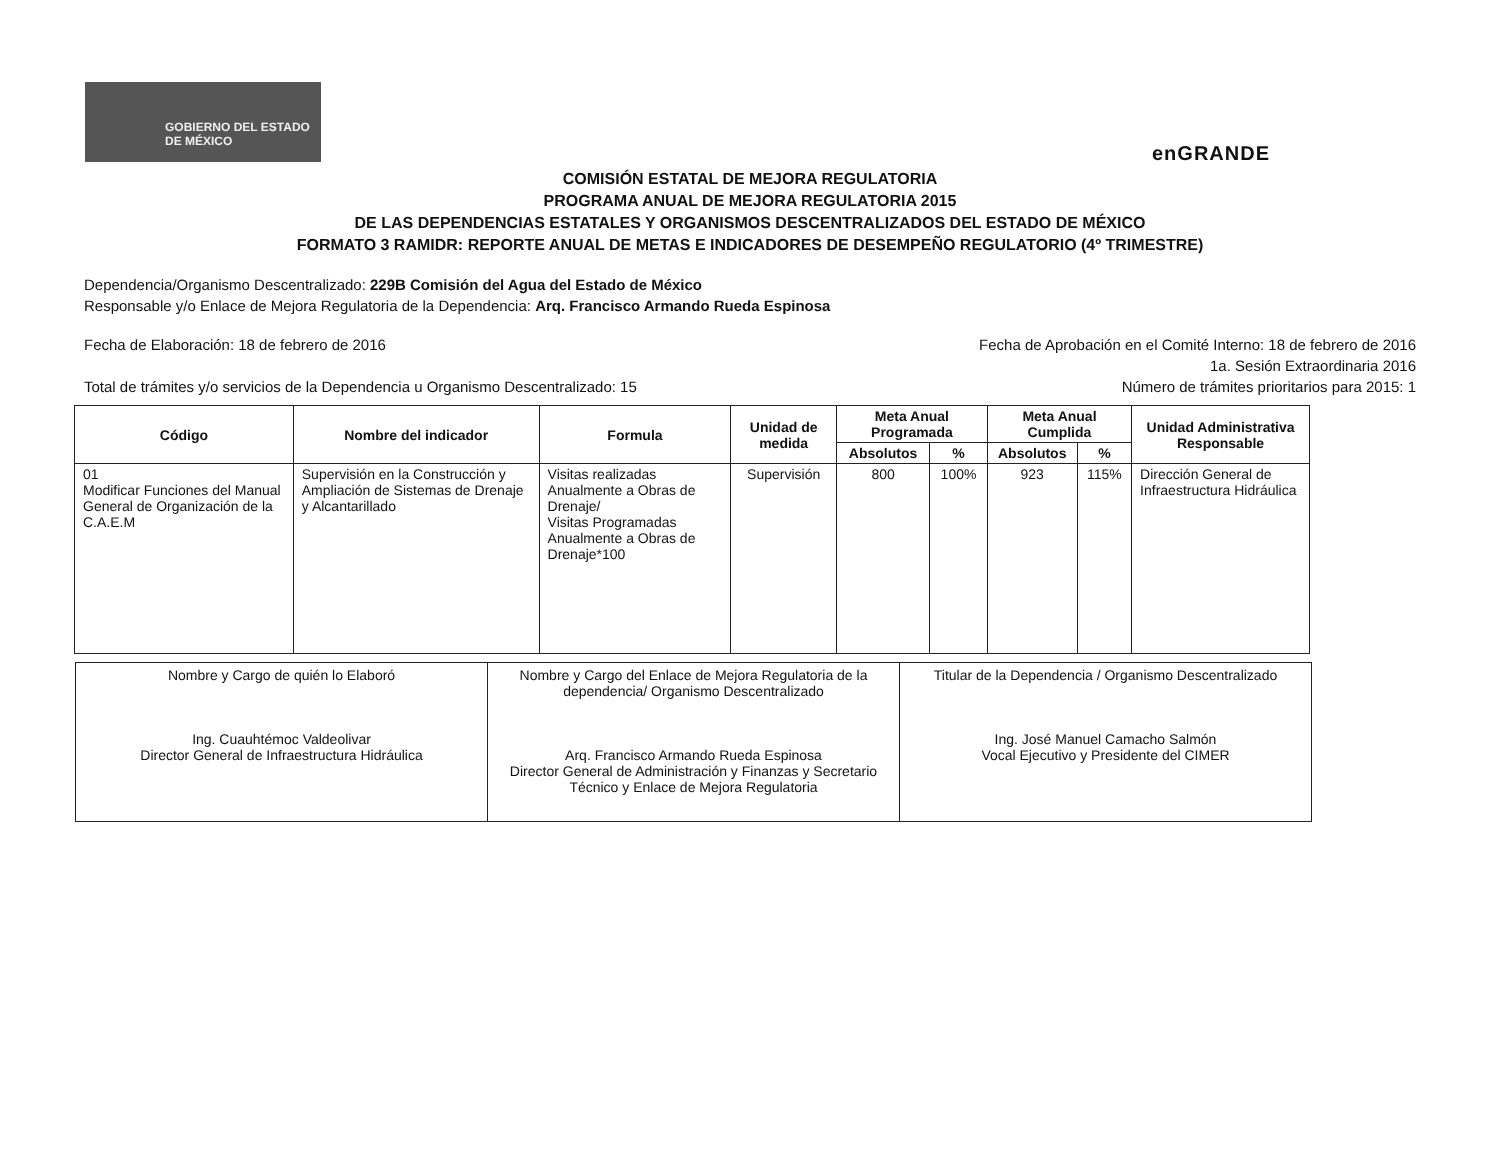GOBIERNO DEL ESTADO DE MÉXICO
enGRANDE
COMISIÓN ESTATAL DE MEJORA REGULATORIA
PROGRAMA ANUAL DE MEJORA REGULATORIA 2015
DE LAS DEPENDENCIAS ESTATALES Y ORGANISMOS DESCENTRALIZADOS DEL ESTADO DE MÉXICO
FORMATO 3 RAMIDR: REPORTE ANUAL DE METAS E INDICADORES DE DESEMPEÑO REGULATORIO (4º TRIMESTRE)
Dependencia/Organismo Descentralizado: 229B Comisión del Agua del Estado de México
Responsable y/o Enlace de Mejora Regulatoria de la Dependencia: Arq. Francisco Armando Rueda Espinosa
Fecha de Elaboración: 18 de febrero de 2016 Fecha de Aprobación en el Comité Interno: 18 de febrero de 2016
1a. Sesión Extraordinaria 2016
Total de trámites y/o servicios de la Dependencia u Organismo Descentralizado: 15 Número de trámites prioritarios para 2015: 1
| Código | Nombre del indicador | Formula | Unidad de medida | Meta Anual Programada | | Meta Anual Cumplida | | Unidad Administrativa Responsable |
| --- | --- | --- | --- | --- | --- | --- | --- | --- |
| | | | | Absolutos | % | Absolutos | % | |
| 01 Modificar Funciones del Manual General de Organización de la C.A.E.M | Supervisión en la Construcción y Ampliación de Sistemas de Drenaje y Alcantarillado | Visitas realizadas Anualmente a Obras de Drenaje/ Visitas Programadas Anualmente a Obras de Drenaje*100 | Supervisión | 800 | 100% | 923 | 115% | Dirección General de Infraestructura Hidráulica |
| Nombre y Cargo de quién lo Elaboró Ing. Cuauhtémoc Valdeolivar Director General de Infraestructura Hidráulica | Nombre y Cargo del Enlace de Mejora Regulatoria de la dependencia/ Organismo Descentralizado Arq. Francisco Armando Rueda Espinosa Director General de Administración y Finanzas y Secretario Técnico y Enlace de Mejora Regulatoria | Titular de la Dependencia / Organismo Descentralizado Ing. José Manuel Camacho Salmón Vocal Ejecutivo y Presidente del CIMER |